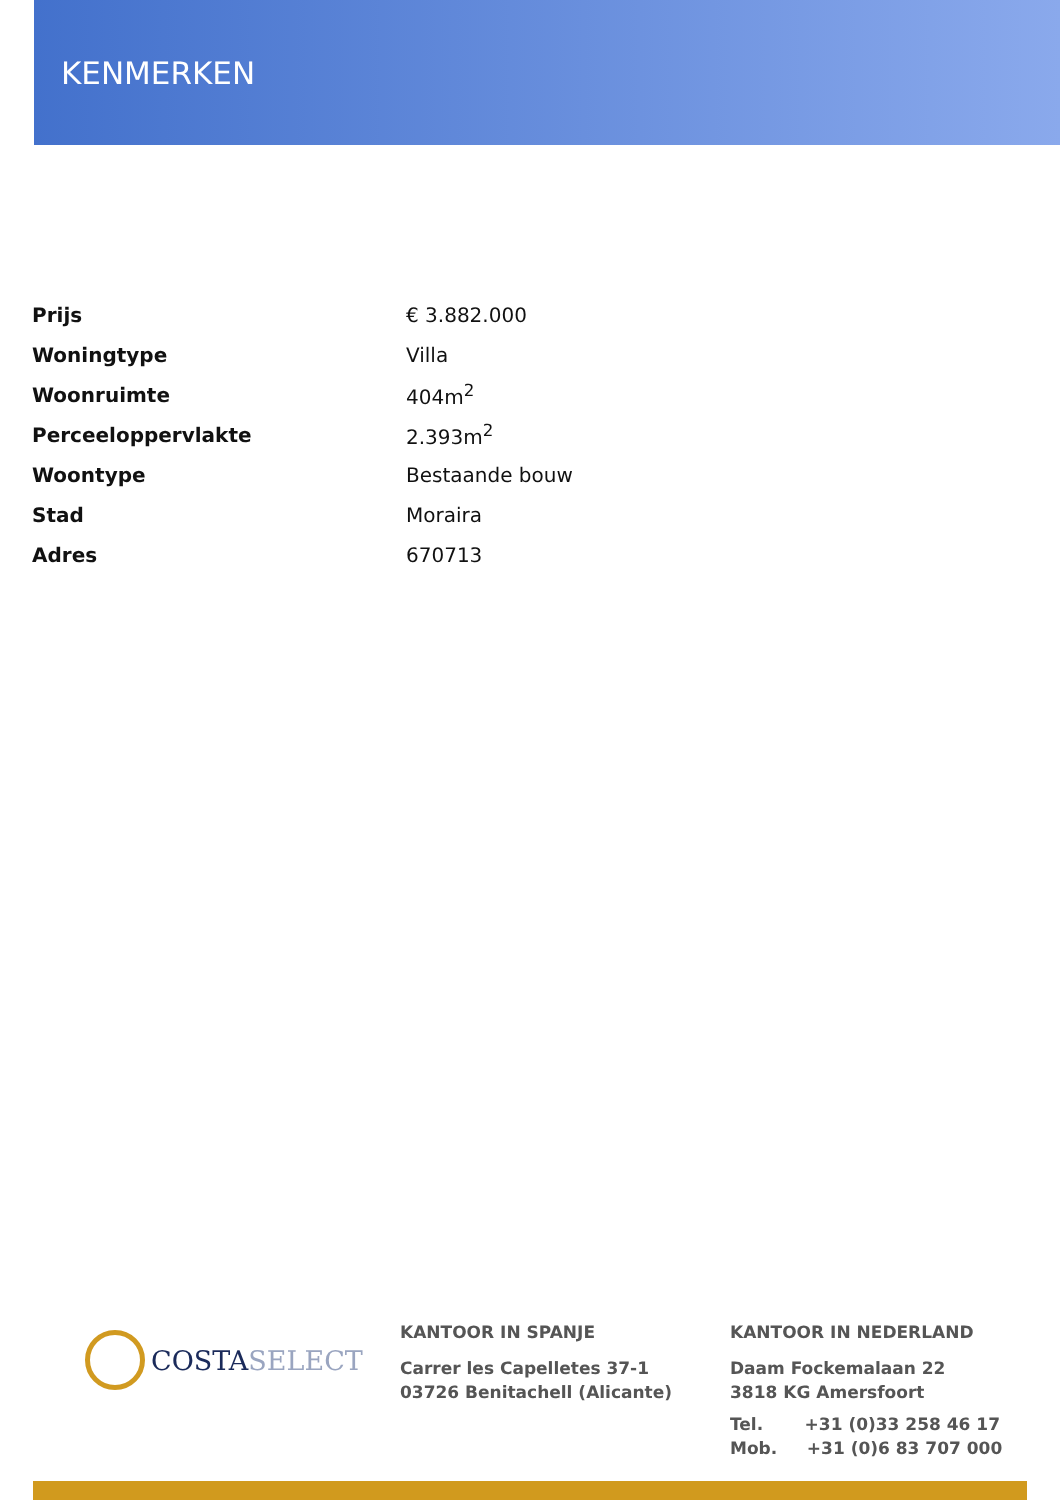KENMERKEN
| Prijs | € 3.882.000 |
| Woningtype | Villa |
| Woonruimte | 404m<sup>2</sup> |
| Perceeloppervlakte | 2.393m<sup>2</sup> |
| Woontype | Bestaande bouw |
| Stad | Moraira |
| Adres | 670713 |
COSTASELECT
KANTOOR IN SPANJE
Carrer les Capelletes 37-1
03726 Benitachell (Alicante)
KANTOOR IN NEDERLAND
Daam Fockemalaan 22
3818 KG Amersfoort
Tel. +31 (0)33 258 46 17
Mob. +31 (0)6 83 707 000